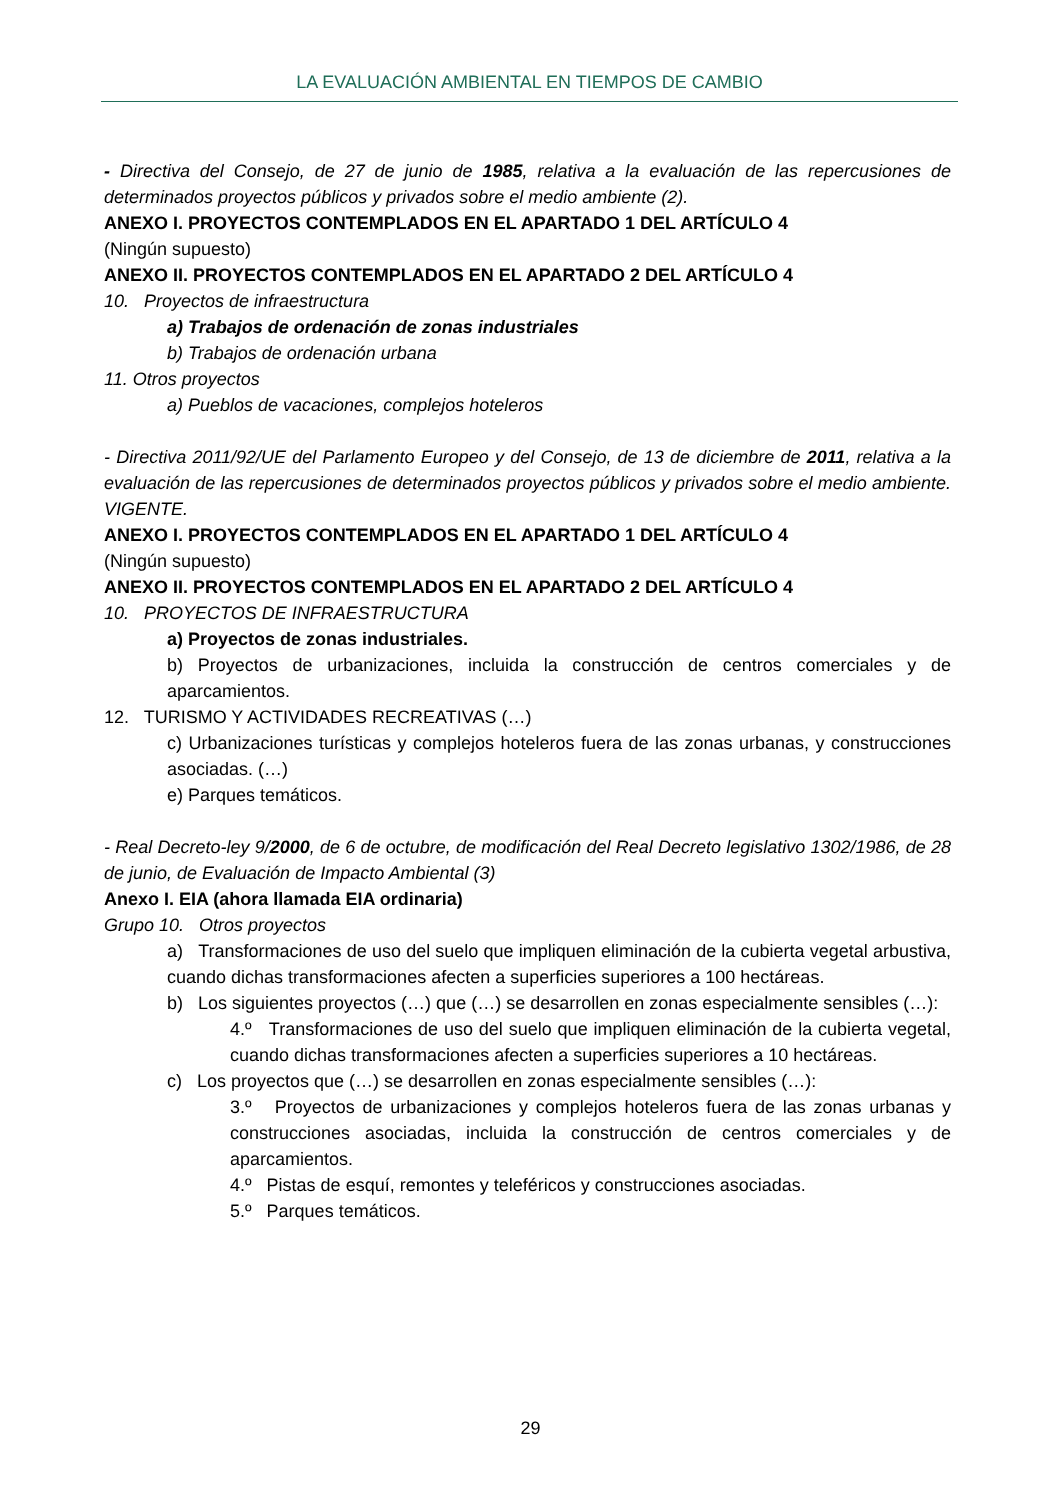LA EVALUACIÓN AMBIENTAL EN TIEMPOS DE CAMBIO
- Directiva del Consejo, de 27 de junio de 1985, relativa a la evaluación de las repercusiones de determinados proyectos públicos y privados sobre el medio ambiente (2).
ANEXO I. PROYECTOS CONTEMPLADOS EN EL APARTADO 1 DEL ARTÍCULO 4
(Ningún supuesto)
ANEXO II. PROYECTOS CONTEMPLADOS EN EL APARTADO 2 DEL ARTÍCULO 4
10. Proyectos de infraestructura
a) Trabajos de ordenación de zonas industriales
b) Trabajos de ordenación urbana
11. Otros proyectos
a) Pueblos de vacaciones, complejos hoteleros
- Directiva 2011/92/UE del Parlamento Europeo y del Consejo, de 13 de diciembre de 2011, relativa a la evaluación de las repercusiones de determinados proyectos públicos y privados sobre el medio ambiente. VIGENTE.
ANEXO I. PROYECTOS CONTEMPLADOS EN EL APARTADO 1 DEL ARTÍCULO 4
(Ningún supuesto)
ANEXO II. PROYECTOS CONTEMPLADOS EN EL APARTADO 2 DEL ARTÍCULO 4
10. PROYECTOS DE INFRAESTRUCTURA
a) Proyectos de zonas industriales.
b) Proyectos de urbanizaciones, incluida la construcción de centros comerciales y de aparcamientos.
12. TURISMO Y ACTIVIDADES RECREATIVAS (…)
c) Urbanizaciones turísticas y complejos hoteleros fuera de las zonas urbanas, y construcciones asociadas. (…)
e) Parques temáticos.
- Real Decreto-ley 9/2000, de 6 de octubre, de modificación del Real Decreto legislativo 1302/1986, de 28 de junio, de Evaluación de Impacto Ambiental (3)
Anexo I. EIA (ahora llamada EIA ordinaria)
Grupo 10. Otros proyectos
a) Transformaciones de uso del suelo que impliquen eliminación de la cubierta vegetal arbustiva, cuando dichas transformaciones afecten a superficies superiores a 100 hectáreas.
b) Los siguientes proyectos (…) que (…) se desarrollen en zonas especialmente sensibles (…):
4.º Transformaciones de uso del suelo que impliquen eliminación de la cubierta vegetal, cuando dichas transformaciones afecten a superficies superiores a 10 hectáreas.
c) Los proyectos que (…) se desarrollen en zonas especialmente sensibles (…):
3.º Proyectos de urbanizaciones y complejos hoteleros fuera de las zonas urbanas y construcciones asociadas, incluida la construcción de centros comerciales y de aparcamientos.
4.º Pistas de esquí, remontes y teleféricos y construcciones asociadas.
5.º Parques temáticos.
29